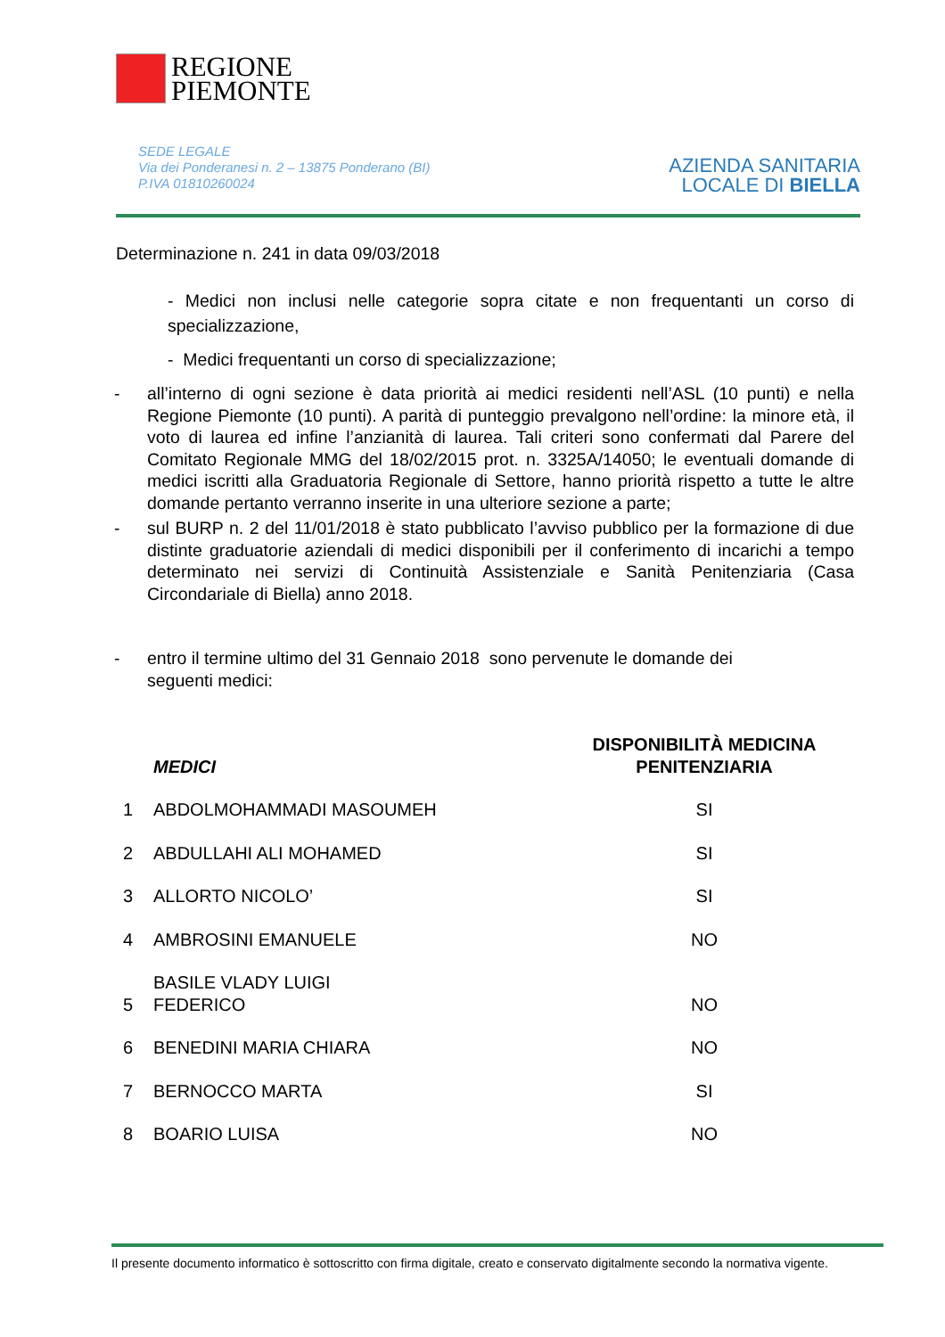REGIONE
PIEMONTE
SEDE LEGALE
Via dei Ponderanesi n. 2 – 13875 Ponderano (BI)
P.IVA 01810260024
AZIENDA SANITARIA
LOCALE DI BIELLA
Determinazione n. 241 in data 09/03/2018
- Medici non inclusi nelle categorie sopra citate e non frequentanti un corso di specializzazione,
- Medici frequentanti un corso di specializzazione;
- all’interno di ogni sezione è data priorità ai medici residenti nell’ASL (10 punti) e nella Regione Piemonte (10 punti). A parità di punteggio prevalgono nell’ordine: la minore età, il voto di laurea ed infine l’anzianità di laurea. Tali criteri sono confermati dal Parere del Comitato Regionale MMG del 18/02/2015 prot. n. 3325A/14050; le eventuali domande di medici iscritti alla Graduatoria Regionale di Settore, hanno priorità rispetto a tutte le altre domande pertanto verranno inserite in una ulteriore sezione a parte;
- sul BURP n. 2 del 11/01/2018 è stato pubblicato l’avviso pubblico per la formazione di due distinte graduatorie aziendali di medici disponibili per il conferimento di incarichi a tempo determinato nei servizi di Continuità Assistenziale e Sanità Penitenziaria (Casa Circondariale di Biella) anno 2018.
- entro il termine ultimo del 31 Gennaio 2018 sono pervenute le domande dei
seguenti medici:
| | MEDICI | DISPONIBILITÀ MEDICINA PENITENZIARIA |
| --- | --- | --- |
| 1 | ABDOLMOHAMMADI MASOUMEH | SI |
| 2 | ABDULLAHI ALI MOHAMED | SI |
| 3 | ALLORTO NICOLO’ | SI |
| 4 | AMBROSINI EMANUELE | NO |
| 5 | BASILE VLADY LUIGI FEDERICO | NO |
| 6 | BENEDINI MARIA CHIARA | NO |
| 7 | BERNOCCO MARTA | SI |
| 8 | BOARIO LUISA | NO |
Il presente documento informatico è sottoscritto con firma digitale, creato e conservato digitalmente secondo la normativa vigente.